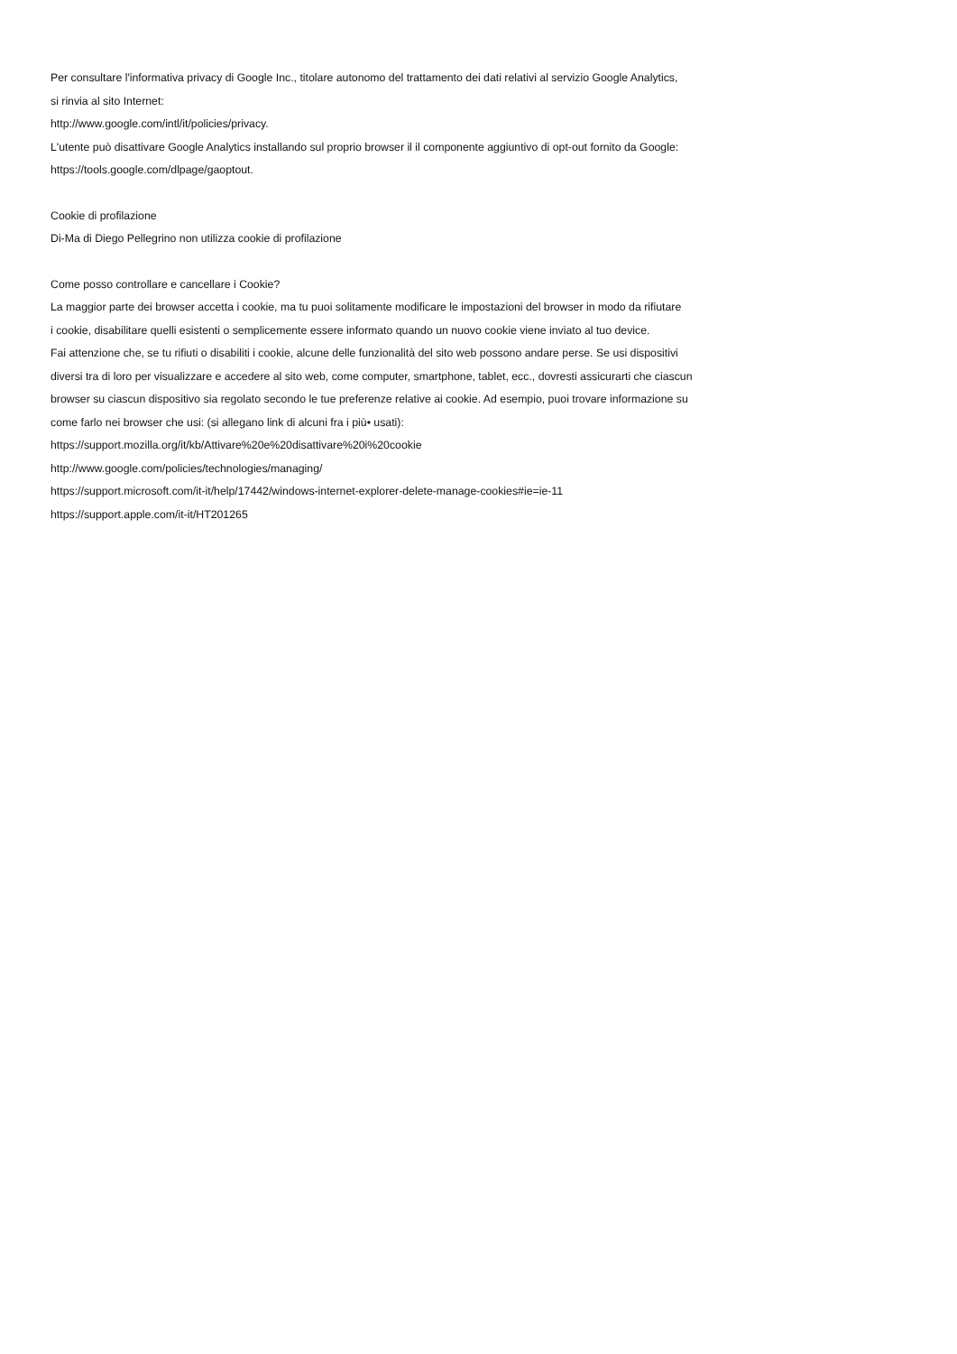Per consultare l'informativa privacy di Google Inc., titolare autonomo del trattamento dei dati relativi al servizio Google Analytics,
si rinvia al sito Internet:
http://www.google.com/intl/it/policies/privacy.
L'utente può disattivare Google Analytics installando sul proprio browser il il componente aggiuntivo di opt-out fornito da Google:
https://tools.google.com/dlpage/gaoptout.
Cookie di profilazione
Di-Ma di Diego Pellegrino non utilizza cookie di profilazione
Come posso controllare e cancellare i Cookie?
La maggior parte dei browser accetta i cookie, ma tu puoi solitamente modificare le impostazioni del browser in modo da rifiutare
i cookie, disabilitare quelli esistenti o semplicemente essere informato quando un nuovo cookie viene inviato al tuo device.
Fai attenzione che, se tu rifiuti o disabiliti i cookie, alcune delle funzionalità del sito web possono andare perse. Se usi dispositivi
diversi tra di loro per visualizzare e accedere al sito web, come computer, smartphone, tablet, ecc., dovresti assicurarti che ciascun
browser su ciascun dispositivo sia regolato secondo le tue preferenze relative ai cookie. Ad esempio, puoi trovare informazione su
come farlo nei browser che usi: (si allegano link di alcuni fra i più• usati):
https://support.mozilla.org/it/kb/Attivare%20e%20disattivare%20i%20cookie
http://www.google.com/policies/technologies/managing/
https://support.microsoft.com/it-it/help/17442/windows-internet-explorer-delete-manage-cookies#ie=ie-11
https://support.apple.com/it-it/HT201265